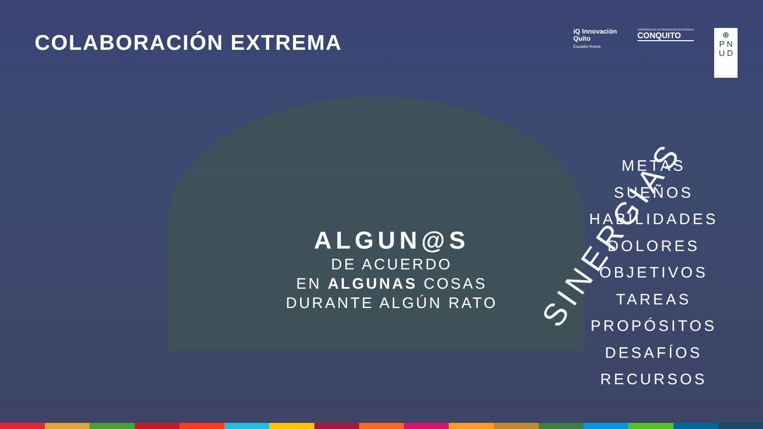COLABORACIÓN EXTREMA
iQ Innovación
Quito
Ecuador-Korea
CORPORACIÓN DE PROMOCIÓN ECONÓMICA
CONQUITO
⊕
P N
U D
ALGUN@S
DE ACUERDO
EN ALGUNAS COSAS
DURANTE ALGÚN RATO
METAS
SUEÑOS
HABILIDADES
DOLORES
OBJETIVOS
TAREAS
PROPÓSITOS
DESAFÍOS
RECURSOS
SINERGIAS